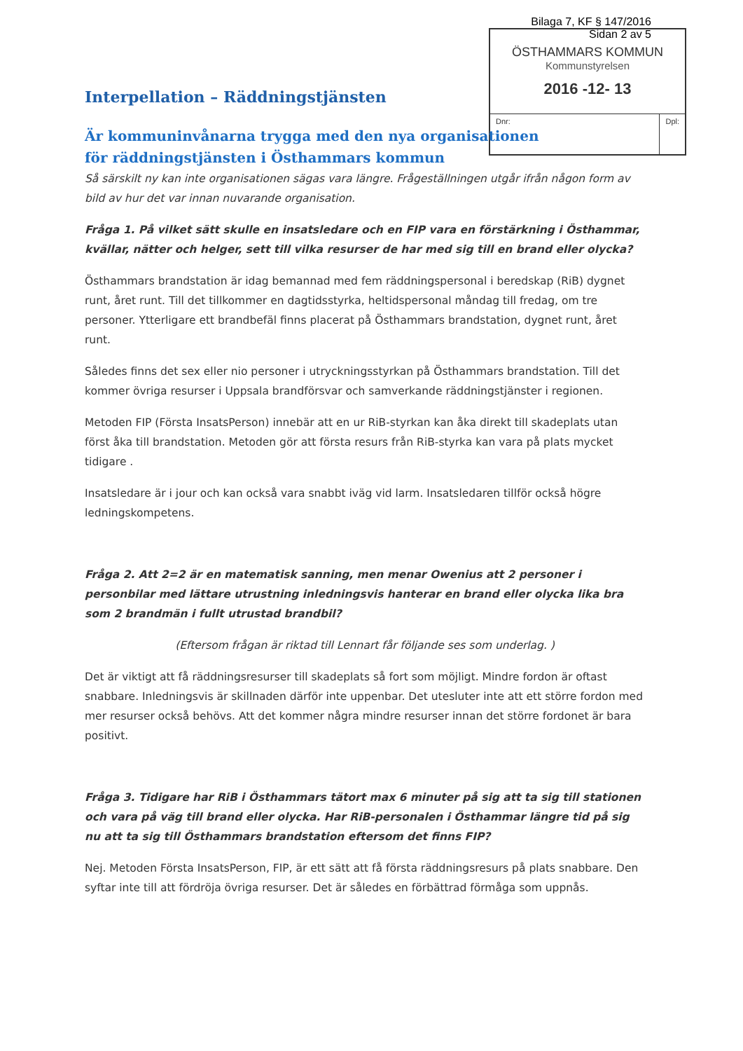Bilaga 7, KF § 147/2016
Sidan 2 av 5
ÖSTHAMMARS KOMMUN
Kommunstyrelsen
2016 -12- 13
Dnr: Dpl:
Interpellation – Räddningstjänsten
Är kommuninvånarna trygga med den nya organisationen för räddningstjänsten i Östhammars kommun
Så särskilt ny kan inte organisationen sägas vara längre. Frågeställningen utgår ifrån någon form av bild av hur det var innan nuvarande organisation.
Fråga 1. På vilket sätt skulle en insatsledare och en FIP vara en förstärkning i Östhammar, kvällar, nätter och helger, sett till vilka resurser de har med sig till en brand eller olycka?
Östhammars brandstation är idag bemannad med fem räddningspersonal i beredskap (RiB) dygnet runt, året runt. Till det tillkommer en dagtidsstyrka, heltidspersonal måndag till fredag, om tre personer. Ytterligare ett brandbefäl finns placerat på Östhammars brandstation, dygnet runt, året runt.
Således finns det sex eller nio personer i utryckningsstyrkan på Östhammars brandstation. Till det kommer övriga resurser i Uppsala brandförsvar och samverkande räddningstjänster i regionen.
Metoden FIP (Första InsatsPerson) innebär att en ur RiB-styrkan kan åka direkt till skadeplats utan först åka till brandstation. Metoden gör att första resurs från RiB-styrka kan vara på plats mycket tidigare .
Insatsledare är i jour och kan också vara snabbt iväg vid larm. Insatsledaren tillför också högre ledningskompetens.
Fråga 2. Att 2=2 är en matematisk sanning, men menar Owenius att 2 personer i personbilar med lättare utrustning inledningsvis hanterar en brand eller olycka lika bra som 2 brandmän i fullt utrustad brandbil?
(Eftersom frågan är riktad till Lennart får följande ses som underlag. )
Det är viktigt att få räddningsresurser till skadeplats så fort som möjligt. Mindre fordon är oftast snabbare. Inledningsvis är skillnaden därför inte uppenbar. Det utesluter inte att ett större fordon med mer resurser också behövs. Att det kommer några mindre resurser innan det större fordonet är bara positivt.
Fråga 3. Tidigare har RiB i Östhammars tätort max 6 minuter på sig att ta sig till stationen och vara på väg till brand eller olycka. Har RiB-personalen i Östhammar längre tid på sig nu att ta sig till Östhammars brandstation eftersom det finns FIP?
Nej. Metoden Första InsatsPerson, FIP, är ett sätt att få första räddningsresurs på plats snabbare. Den syftar inte till att fördröja övriga resurser. Det är således en förbättrad förmåga som uppnås.